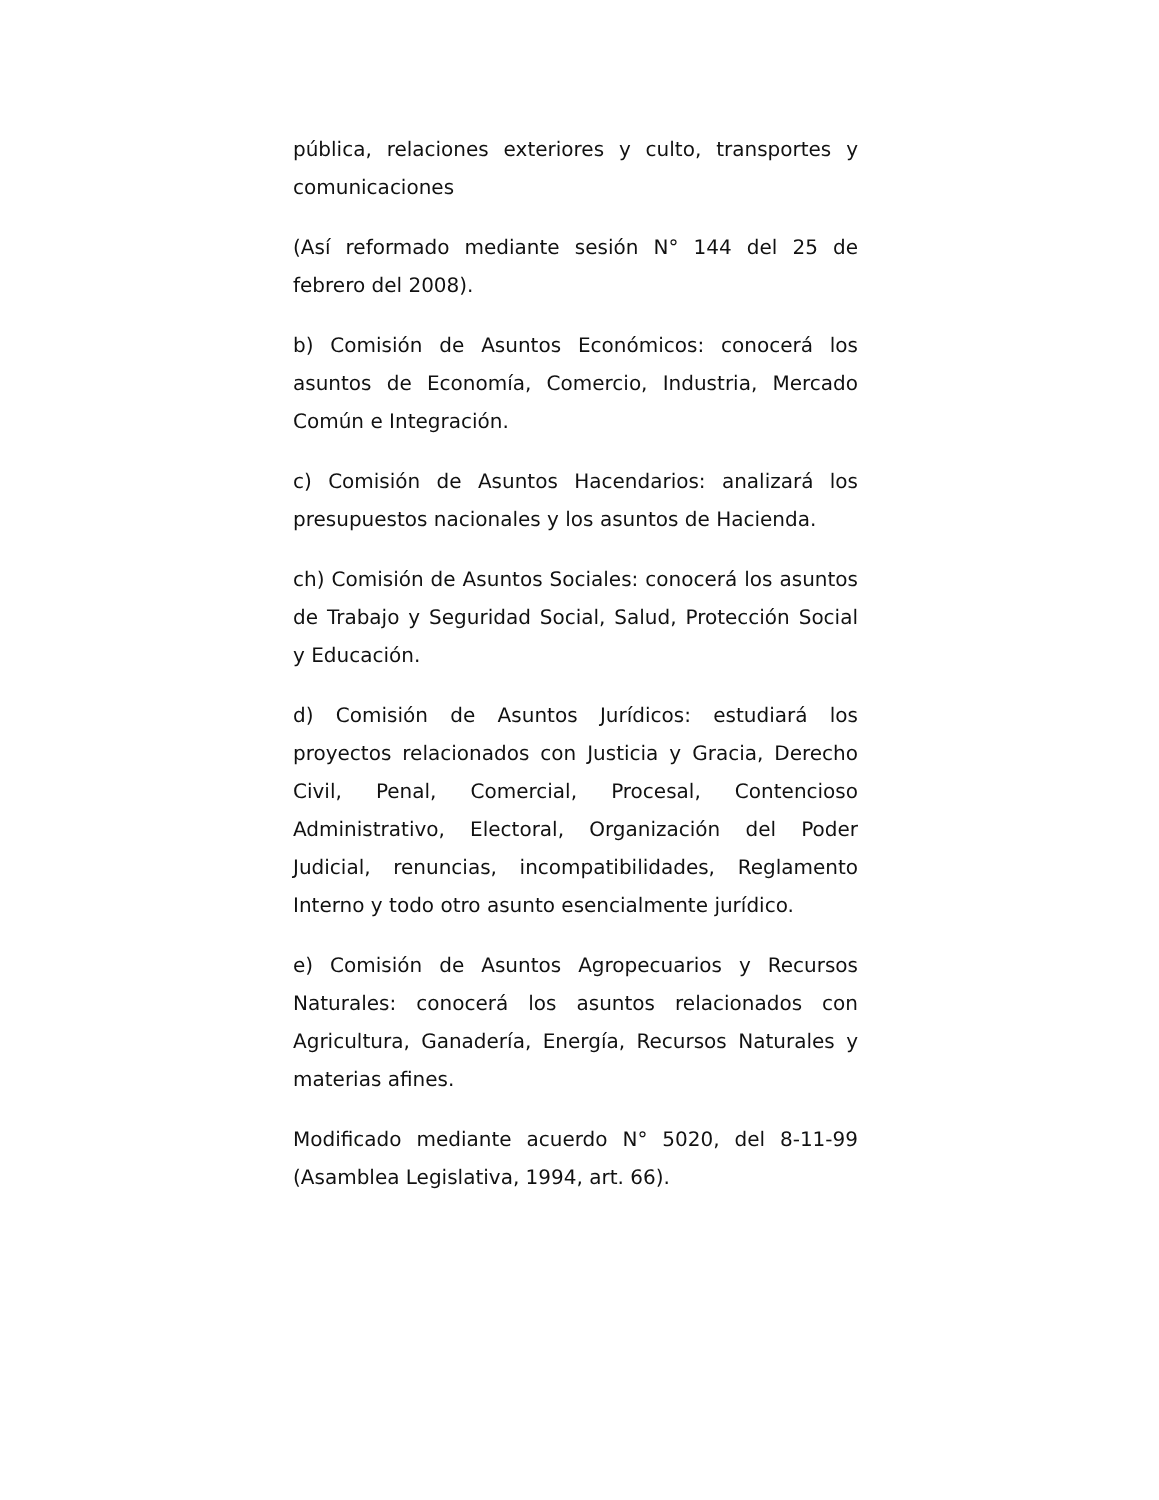pública, relaciones exteriores y culto, transportes y comunicaciones
(Así reformado mediante sesión N° 144 del 25 de febrero del 2008).
b) Comisión de Asuntos Económicos: conocerá los asuntos de Economía, Comercio, Industria, Mercado Común e Integración.
c) Comisión de Asuntos Hacendarios: analizará los presupuestos nacionales y los asuntos de Hacienda.
ch) Comisión de Asuntos Sociales: conocerá los asuntos de Trabajo y Seguridad Social, Salud, Protección Social y Educación.
d) Comisión de Asuntos Jurídicos: estudiará los proyectos relacionados con Justicia y Gracia, Derecho Civil, Penal, Comercial, Procesal, Contencioso Administrativo, Electoral, Organización del Poder Judicial, renuncias, incompatibilidades, Reglamento Interno y todo otro asunto esencialmente jurídico.
e) Comisión de Asuntos Agropecuarios y Recursos Naturales: conocerá los asuntos relacionados con Agricultura, Ganadería, Energía, Recursos Naturales y materias afines.
Modificado mediante acuerdo N° 5020, del 8-11-99 (Asamblea Legislativa, 1994, art. 66).